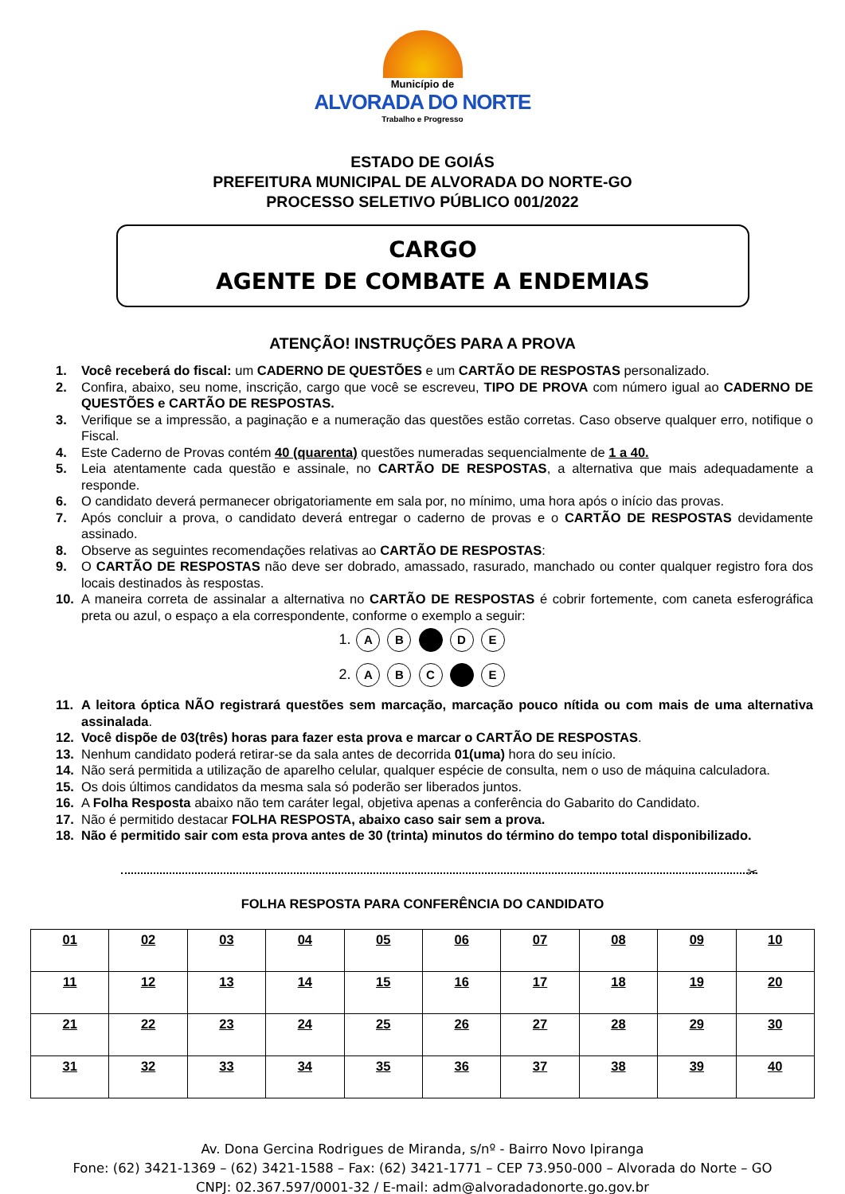Município de
ALVORADA DO NORTE
Trabalho e Progresso
ESTADO DE GOIÁS
PREFEITURA MUNICIPAL DE ALVORADA DO NORTE-GO
PROCESSO SELETIVO PÚBLICO 001/2022
CARGO
AGENTE DE COMBATE A ENDEMIAS
ATENÇÃO! INSTRUÇÕES PARA A PROVA
1. Você receberá do fiscal: um CADERNO DE QUESTÕES e um CARTÃO DE RESPOSTAS personalizado.
2. Confira, abaixo, seu nome, inscrição, cargo que você se escreveu, TIPO DE PROVA com número igual ao CADERNO DE QUESTÕES e CARTÃO DE RESPOSTAS.
3. Verifique se a impressão, a paginação e a numeração das questões estão corretas. Caso observe qualquer erro, notifique o Fiscal.
4. Este Caderno de Provas contém 40 (quarenta) questões numeradas sequencialmente de 1 a 40.
5. Leia atentamente cada questão e assinale, no CARTÃO DE RESPOSTAS, a alternativa que mais adequadamente a responde.
6. O candidato deverá permanecer obrigatoriamente em sala por, no mínimo, uma hora após o início das provas.
7. Após concluir a prova, o candidato deverá entregar o caderno de provas e o CARTÃO DE RESPOSTAS devidamente assinado.
8. Observe as seguintes recomendações relativas ao CARTÃO DE RESPOSTAS:
9. O CARTÃO DE RESPOSTAS não deve ser dobrado, amassado, rasurado, manchado ou conter qualquer registro fora dos locais destinados às respostas.
10. A maneira correta de assinalar a alternativa no CARTÃO DE RESPOSTAS é cobrir fortemente, com caneta esferográfica preta ou azul, o espaço a ela correspondente, conforme o exemplo a seguir:
1. A B D E
2. A B C E
11. A leitora óptica NÃO registrará questões sem marcação, marcação pouco nítida ou com mais de uma alternativa assinalada.
12. Você dispõe de 03(três) horas para fazer esta prova e marcar o CARTÃO DE RESPOSTAS.
13. Nenhum candidato poderá retirar-se da sala antes de decorrida 01(uma) hora do seu início.
14. Não será permitida a utilização de aparelho celular, qualquer espécie de consulta, nem o uso de máquina calculadora.
15. Os dois últimos candidatos da mesma sala só poderão ser liberados juntos.
16. A Folha Resposta abaixo não tem caráter legal, objetiva apenas a conferência do Gabarito do Candidato.
17. Não é permitido destacar FOLHA RESPOSTA, abaixo caso sair sem a prova.
18. Não é permitido sair com esta prova antes de 30 (trinta) minutos do término do tempo total disponibilizado.
✂
FOLHA RESPOSTA PARA CONFERÊNCIA DO CANDIDATO
| 01 | 02 | 03 | 04 | 05 | 06 | 07 | 08 | 09 | 10 |
| 11 | 12 | 13 | 14 | 15 | 16 | 17 | 18 | 19 | 20 |
| 21 | 22 | 23 | 24 | 25 | 26 | 27 | 28 | 29 | 30 |
| 31 | 32 | 33 | 34 | 35 | 36 | 37 | 38 | 39 | 40 |
Av. Dona Gercina Rodrigues de Miranda, s/nº - Bairro Novo Ipiranga
Fone: (62) 3421-1369 – (62) 3421-1588 – Fax: (62) 3421-1771 – CEP 73.950-000 – Alvorada do Norte – GO
CNPJ: 02.367.597/0001-32 / E-mail: adm@alvoradadonorte.go.gov.br